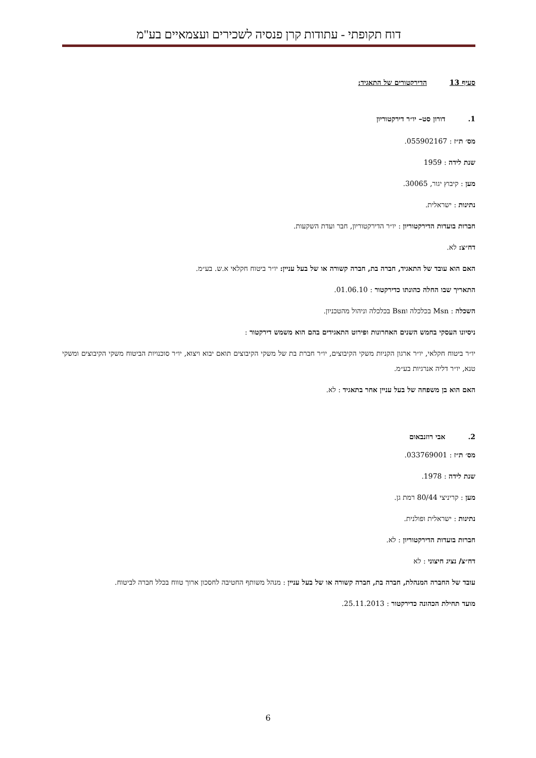דוח תקופתי - עתודות קרן פנסיה לשכירים ועצמאיים בע"מ
סעיף 13 הדירקטורים של התאגיד:
1. דורון סט– יו״ר דירקטוריון
מס׳ ת״ז : 055902167.
שנת לידה : 1959
מען : קיבוץ יגור, 30065.
נתינות : ישראלית.
חברות בועדות הדירקטוריון : יו״ר הדירקטוריון, חבר ועדת השקעות.
דח״צ: לא.
האם הוא עובד של התאגיד, חברה בת, חברה קשורה או של בעל עניין: יו״ר ביטוח חקלאי א.ש. בע״מ.
התאריך שבו החלה כהונתו כדירקטור : 01.06.10.
השכלה : Msn בכלכלה וBsn בכלכלה וניהול מהטכניון.
ניסיונו העסקי בחמש השנים האחרונות ופירוט התאגידים בהם הוא משמש דירקטור :
יו״ר ביטוח חקלאי, יו״ר ארגון הקניות משקי הקיבוצים, יו״ר חברת בת של משקי הקיבוצים תואם יבוא ויצוא, יו״ר סוכנויות הביטוח משקי הקיבוצים ומשקי טנא, יו״ר דליה אנרגיות בע״מ.
האם הוא בן משפחה של בעל עניין אחר בתאגיד : לא.
2. אבי רוזנבאום
מס׳ ת״ז : 033769001.
שנת לידה : 1978.
מען : קריניצי 80/44 רמת גן.
נתינות : ישראלית ופולנית.
חברות בועדות הדירקטוריון : לא.
דח״צ/ נציג חיצוני : לא
עובד של החברה המנהלת, חברה בת, חברה קשורה או של בעל עניין : מנהל משותף החטיבה לחסכון ארוך טווח בכלל חברה לביטוח.
מועד תחילת הכהונה כדירקטור : 25.11.2013.
6